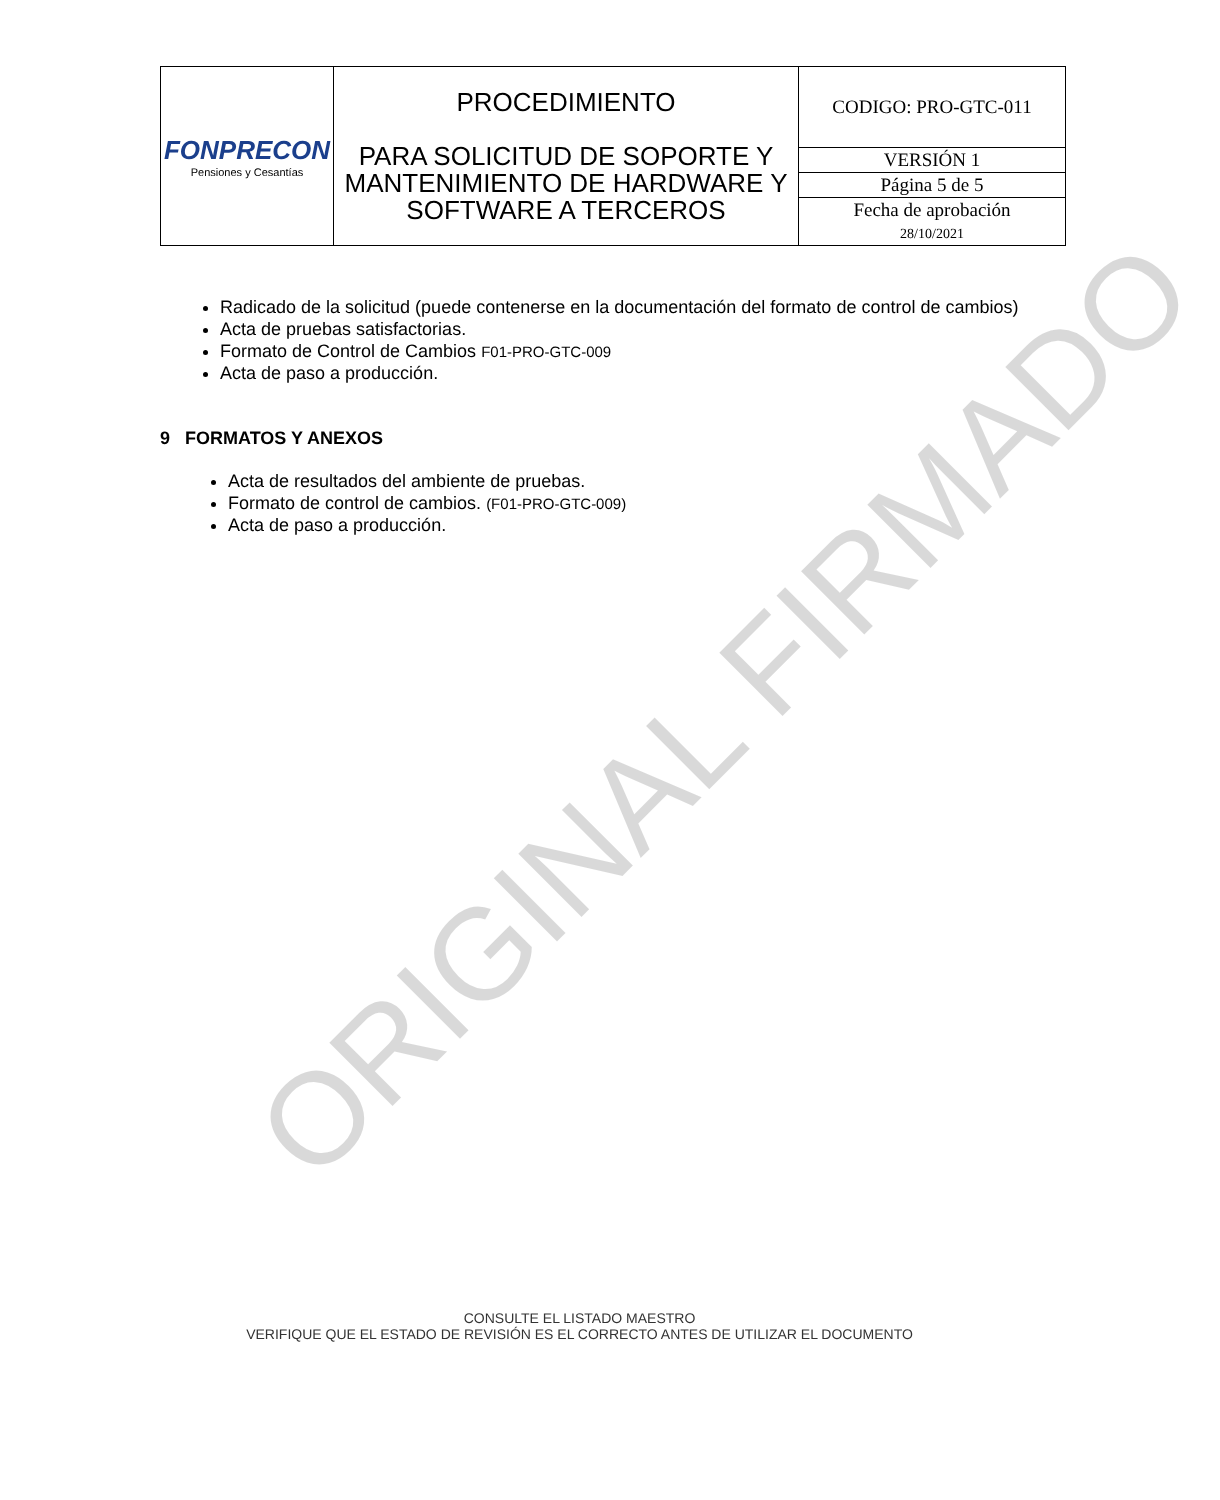| FONPRECON Pensiones y Cesantías | PROCEDIMIENTO PARA SOLICITUD DE SOPORTE Y MANTENIMIENTO DE HARDWARE Y SOFTWARE A TERCEROS | CODIGO: PRO-GTC-011 |
| | | VERSIÓN 1 |
| | | Página 5 de 5 |
| | | Fecha de aprobación 28/10/2021 |
Radicado de la solicitud (puede contenerse en la documentación del formato de control de cambios)
Acta de pruebas satisfactorias.
Formato de Control de Cambios F01-PRO-GTC-009
Acta de paso a producción.
9 FORMATOS Y ANEXOS
Acta de resultados del ambiente de pruebas.
Formato de control de cambios. (F01-PRO-GTC-009)
Acta de paso a producción.
ORIGINAL FIRMADO
CONSULTE EL LISTADO MAESTRO
VERIFIQUE QUE EL ESTADO DE REVISIÓN ES EL CORRECTO ANTES DE UTILIZAR EL DOCUMENTO